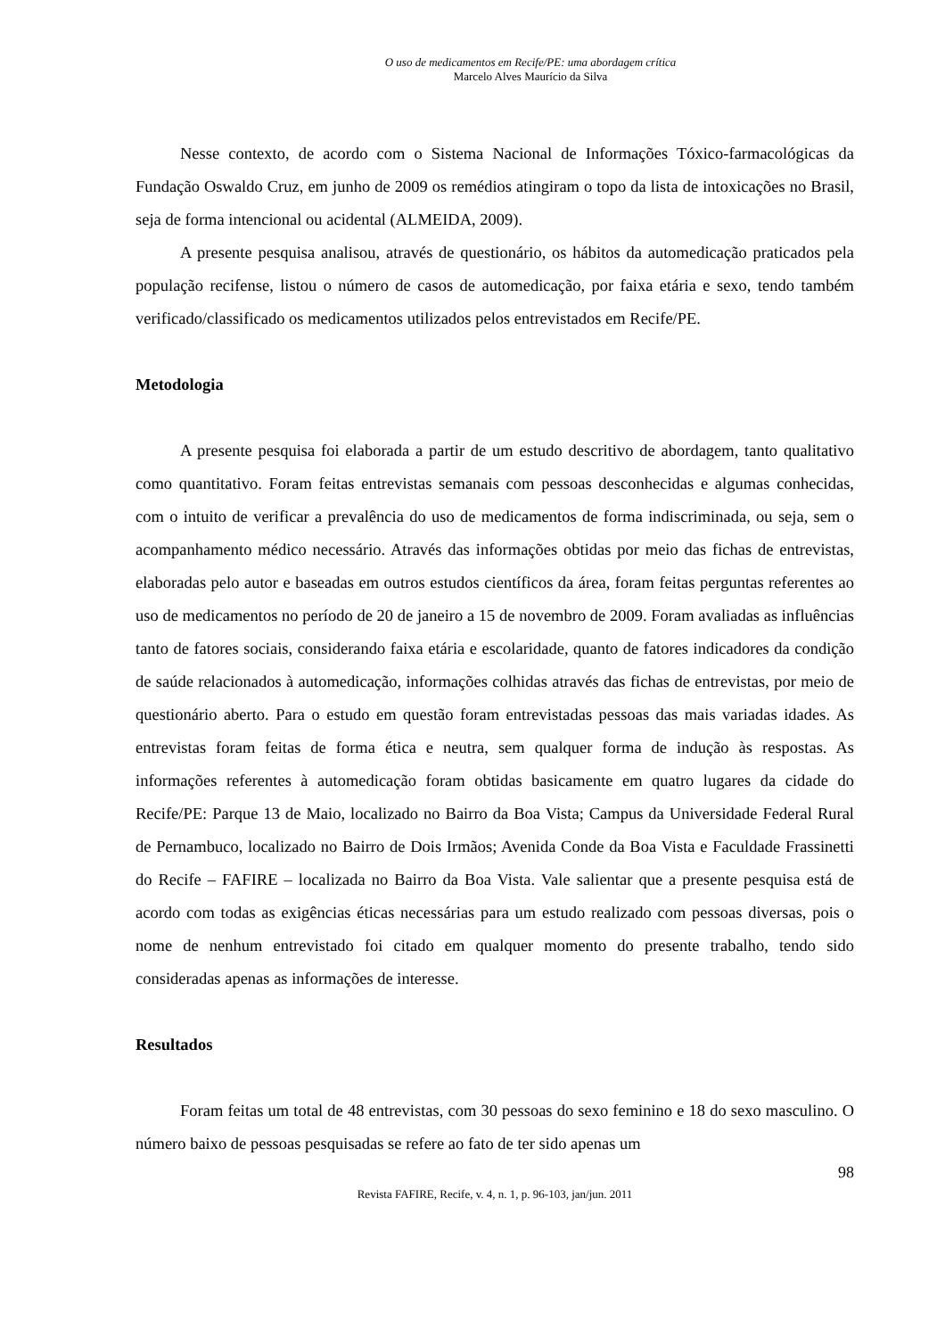O uso de medicamentos em Recife/PE: uma abordagem crítica
Marcelo Alves Maurício da Silva
Nesse contexto, de acordo com o Sistema Nacional de Informações Tóxico-farmacológicas da Fundação Oswaldo Cruz, em junho de 2009 os remédios atingiram o topo da lista de intoxicações no Brasil, seja de forma intencional ou acidental (ALMEIDA, 2009).
A presente pesquisa analisou, através de questionário, os hábitos da automedicação praticados pela população recifense, listou o número de casos de automedicação, por faixa etária e sexo, tendo também verificado/classificado os medicamentos utilizados pelos entrevistados em Recife/PE.
Metodologia
A presente pesquisa foi elaborada a partir de um estudo descritivo de abordagem, tanto qualitativo como quantitativo. Foram feitas entrevistas semanais com pessoas desconhecidas e algumas conhecidas, com o intuito de verificar a prevalência do uso de medicamentos de forma indiscriminada, ou seja, sem o acompanhamento médico necessário. Através das informações obtidas por meio das fichas de entrevistas, elaboradas pelo autor e baseadas em outros estudos científicos da área, foram feitas perguntas referentes ao uso de medicamentos no período de 20 de janeiro a 15 de novembro de 2009. Foram avaliadas as influências tanto de fatores sociais, considerando faixa etária e escolaridade, quanto de fatores indicadores da condição de saúde relacionados à automedicação, informações colhidas através das fichas de entrevistas, por meio de questionário aberto. Para o estudo em questão foram entrevistadas pessoas das mais variadas idades. As entrevistas foram feitas de forma ética e neutra, sem qualquer forma de indução às respostas. As informações referentes à automedicação foram obtidas basicamente em quatro lugares da cidade do Recife/PE: Parque 13 de Maio, localizado no Bairro da Boa Vista; Campus da Universidade Federal Rural de Pernambuco, localizado no Bairro de Dois Irmãos; Avenida Conde da Boa Vista e Faculdade Frassinetti do Recife – FAFIRE – localizada no Bairro da Boa Vista. Vale salientar que a presente pesquisa está de acordo com todas as exigências éticas necessárias para um estudo realizado com pessoas diversas, pois o nome de nenhum entrevistado foi citado em qualquer momento do presente trabalho, tendo sido consideradas apenas as informações de interesse.
Resultados
Foram feitas um total de 48 entrevistas, com 30 pessoas do sexo feminino e 18 do sexo masculino. O número baixo de pessoas pesquisadas se refere ao fato de ter sido apenas um
98
Revista FAFIRE, Recife, v. 4, n. 1, p. 96-103, jan/jun. 2011